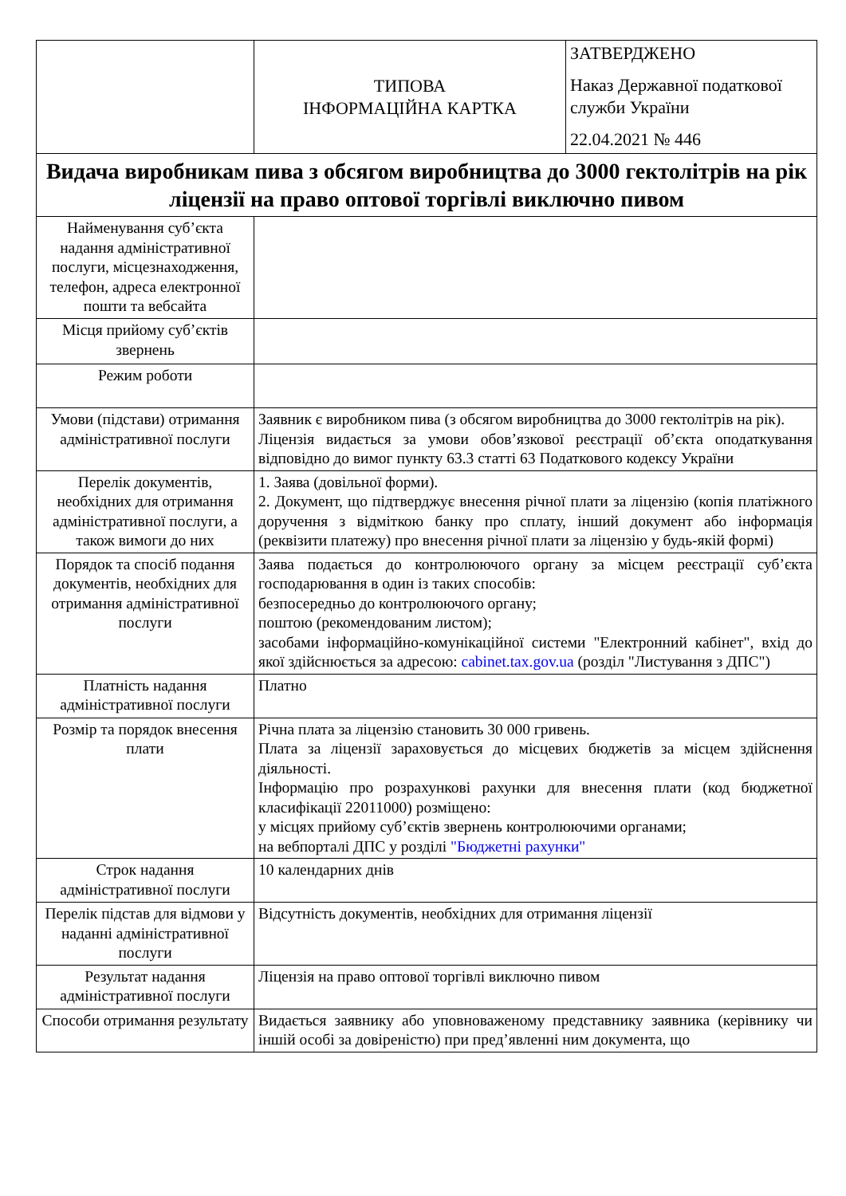| | ТИПОВА ІНФОРМАЦІЙНА КАРТКА | ЗАТВЕРДЖЕНО Наказ Державної податкової служби України 22.04.2021 № 446 |
| Видача виробникам пива з обсягом виробництва до 3000 гектолітрів на рік ліцензії на право оптової торгівлі виключно пивом | | |
| Найменування суб’єкта надання адміністративної послуги, місцезнаходження, телефон, адреса електронної пошти та вебсайта | | |
| Місця прийому суб’єктів звернень | | |
| Режим роботи | | |
| Умови (підстави) отримання адміністративної послуги | Заявник є виробником пива (з обсягом виробництва до 3000 гектолітрів на рік). Ліцензія видається за умови обов’язкової реєстрації об’єкта оподаткування відповідно до вимог пункту 63.3 статті 63 Податкового кодексу України | |
| Перелік документів, необхідних для отримання адміністративної послуги, а також вимоги до них | 1. Заява (довільної форми). 2. Документ, що підтверджує внесення річної плати за ліцензію (копія платіжного доручення з відміткою банку про сплату, інший документ або інформація (реквізити платежу) про внесення річної плати за ліцензію у будь-якій формі) | |
| Порядок та спосіб подання документів, необхідних для отримання адміністративної послуги | Заява подається до контролюючого органу за місцем реєстрації суб’єкта господарювання в один із таких способів: безпосередньо до контролюючого органу; поштою (рекомендованим листом); засобами інформаційно-комунікаційної системи "Електронний кабінет", вхід до якої здійснюється за адресою: cabinet.tax.gov.ua (розділ "Листування з ДПС") | |
| Платність надання адміністративної послуги | Платно | |
| Розмір та порядок внесення плати | Річна плата за ліцензію становить 30 000 гривень. Плата за ліцензії зараховується до місцевих бюджетів за місцем здійснення діяльності. Інформацію про розрахункові рахунки для внесення плати (код бюджетної класифікації 22011000) розміщено: у місцях прийому суб’єктів звернень контролюючими органами; на вебпорталі ДПС у розділі "Бюджетні рахунки" | |
| Строк надання адміністративної послуги | 10 календарних днів | |
| Перелік підстав для відмови у наданні адміністративної послуги | Відсутність документів, необхідних для отримання ліцензії | |
| Результат надання адміністративної послуги | Ліцензія на право оптової торгівлі виключно пивом | |
| Способи отримання результату | Видається заявнику або уповноваженому представнику заявника (керівнику чи іншій особі за довіреністю) при пред’явленні ним документа, що | |